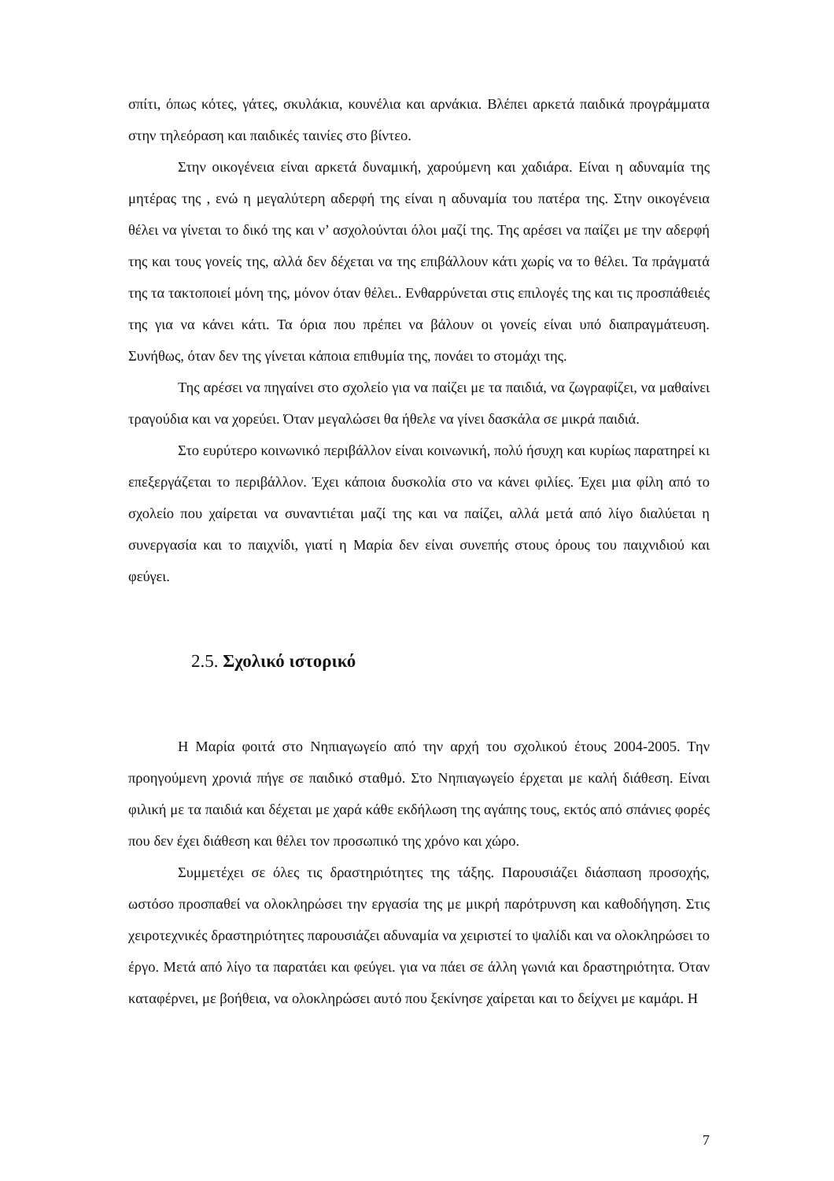σπίτι, όπως κότες, γάτες, σκυλάκια, κουνέλια και αρνάκια. Βλέπει αρκετά παιδικά προγράμματα στην τηλεόραση και παιδικές ταινίες στο βίντεο.
Στην οικογένεια είναι αρκετά δυναμική, χαρούμενη και χαδιάρα. Είναι η αδυναμία της μητέρας της , ενώ η μεγαλύτερη αδερφή της είναι η αδυναμία του πατέρα της. Στην οικογένεια θέλει να γίνεται το δικό της και ν’ ασχολούνται όλοι μαζί της. Της αρέσει να παίζει με την αδερφή της και τους γονείς της, αλλά δεν δέχεται να της επιβάλλουν κάτι χωρίς να το θέλει. Τα πράγματά της τα τακτοποιεί μόνη της, μόνον όταν θέλει.. Ενθαρρύνεται στις επιλογές της και τις προσπάθειές της για να κάνει κάτι. Τα όρια που πρέπει να βάλουν οι γονείς είναι υπό διαπραγμάτευση. Συνήθως, όταν δεν της γίνεται κάποια επιθυμία της, πονάει το στομάχι της.
Της αρέσει να πηγαίνει στο σχολείο για να παίζει με τα παιδιά, να ζωγραφίζει, να μαθαίνει τραγούδια και να χορεύει. Όταν μεγαλώσει θα ήθελε να γίνει δασκάλα σε μικρά παιδιά.
Στο ευρύτερο κοινωνικό περιβάλλον είναι κοινωνική, πολύ ήσυχη και κυρίως παρατηρεί κι επεξεργάζεται το περιβάλλον. Έχει κάποια δυσκολία στο να κάνει φιλίες. Έχει μια φίλη από το σχολείο που χαίρεται να συναντιέται μαζί της και να παίζει, αλλά μετά από λίγο διαλύεται η συνεργασία και το παιχνίδι, γιατί η Μαρία δεν είναι συνεπής στους όρους του παιχνιδιού και φεύγει.
2.5. Σχολικό ιστορικό
Η Μαρία φοιτά στο Νηπιαγωγείο από την αρχή του σχολικού έτους 2004-2005. Την προηγούμενη χρονιά πήγε σε παιδικό σταθμό. Στο Νηπιαγωγείο έρχεται με καλή διάθεση. Είναι φιλική με τα παιδιά και δέχεται με χαρά κάθε εκδήλωση της αγάπης τους, εκτός από σπάνιες φορές που δεν έχει διάθεση και θέλει τον προσωπικό της χρόνο και χώρο.
Συμμετέχει σε όλες τις δραστηριότητες της τάξης. Παρουσιάζει διάσπαση προσοχής, ωστόσο προσπαθεί να ολοκληρώσει την εργασία της με μικρή παρότρυνση και καθοδήγηση. Στις χειροτεχνικές δραστηριότητες παρουσιάζει αδυναμία να χειριστεί το ψαλίδι και να ολοκληρώσει το έργο. Μετά από λίγο τα παρατάει και φεύγει. για να πάει σε άλλη γωνιά και δραστηριότητα. Όταν καταφέρνει, με βοήθεια, να ολοκληρώσει αυτό που ξεκίνησε χαίρεται και το δείχνει με καμάρι. Η
7